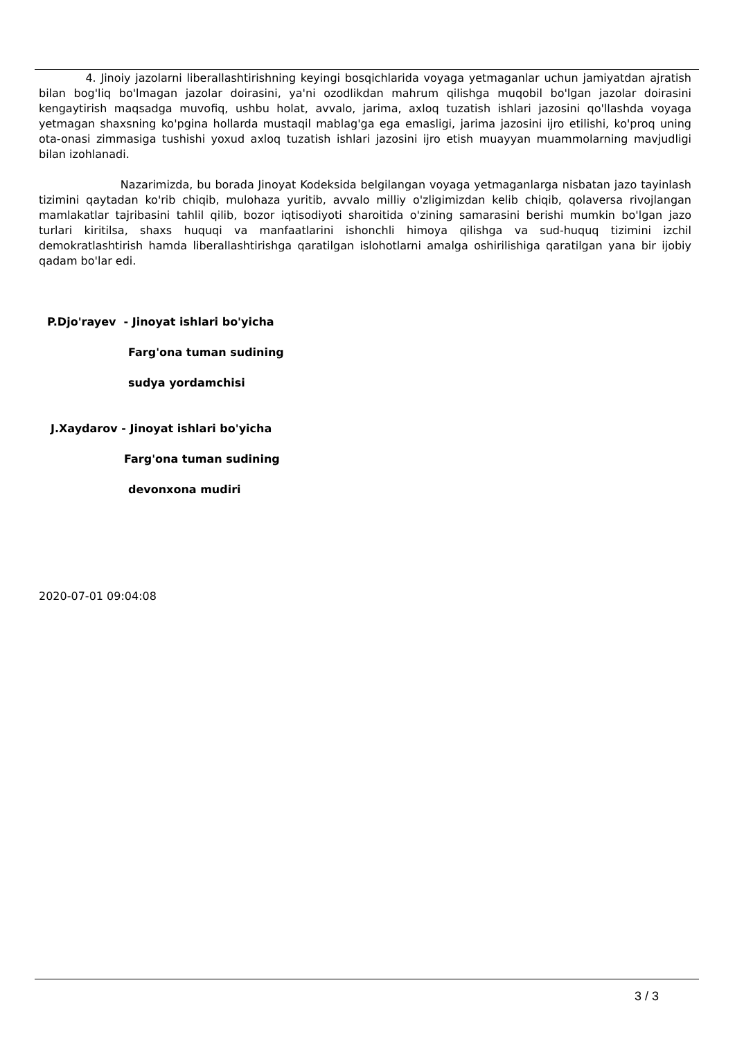4. Jinoiy jazolarni liberallashtirishning keyingi bosqichlarida voyaga yetmaganlar uchun jamiyatdan ajratish bilan bog'liq bo'lmagan jazolar doirasini, ya'ni ozodlikdan mahrum qilishga muqobil bo'lgan jazolar doirasini kengaytirish maqsadga muvofiq, ushbu holat, avvalo, jarima, axloq tuzatish ishlari jazosini qo'llashda voyaga yetmagan shaxsning ko'pgina hollarda mustaqil mablag'ga ega emasligi, jarima jazosini ijro etilishi, ko'proq uning ota-onasi zimmasiga tushishi yoxud axloq tuzatish ishlari jazosini ijro etish muayyan muammolarning mavjudligi bilan izohlanadi.
Nazarimizda, bu borada Jinoyat Kodeksida belgilangan voyaga yetmaganlarga nisbatan jazo tayinlash tizimini qaytadan ko'rib chiqib, mulohaza yuritib, avvalo milliy o'zligimizdan kelib chiqib, qolaversa rivojlangan mamlakatlar tajribasini tahlil qilib, bozor iqtisodiyoti sharoitida o'zining samarasini berishi mumkin bo'lgan jazo turlari kiritilsa, shaxs huquqi va manfaatlarini ishonchli himoya qilishga va sud-huquq tizimini izchil demokratlashtirish hamda liberallashtirishga qaratilgan islohotlarni amalga oshirilishiga qaratilgan yana bir ijobiy qadam bo'lar edi.
P.Djo'rayev - Jinoyat ishlari bo'yicha
Farg'ona tuman sudining
sudya yordamchisi
J.Xaydarov - Jinoyat ishlari bo'yicha
Farg'ona tuman sudining
devonxona mudiri
2020-07-01 09:04:08
3 / 3